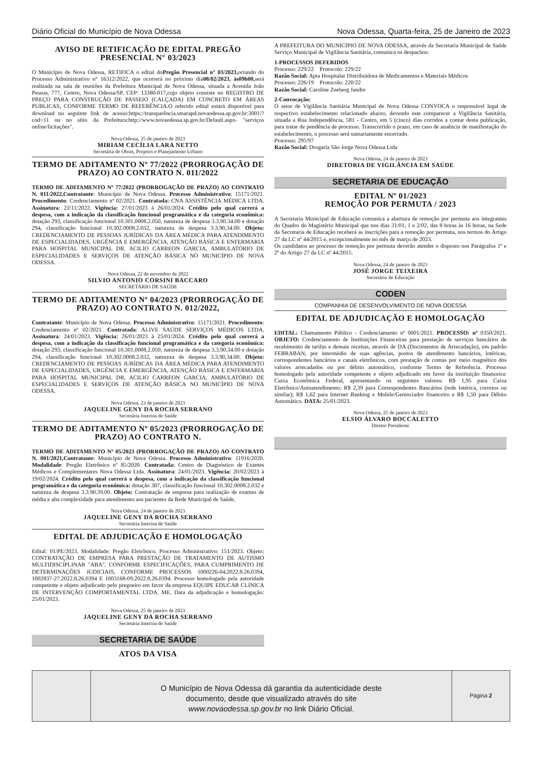Diário Oficial do Município de Nova Odessa Nova Odessa, Quarta-feira, 25 de Janeiro de 2023
AVISO DE RETIFICAÇÃO DE EDITAL PREGÃO PRESENCIAL N° 03/2023
O Município de Nova Odessa, RETIFICA o edital doPregão Presencial n° 03/2023, oriundo do Processo Administrativo n° 16312/2022, que ocorrerá no próximo dia08/02/2023, às09h00, será realizada na sala de reuniões da Prefeitura Municipal de Nova Odessa, situada a Avenida João Pessoa, 777, Centro, Nova Odessa/SP, CEP: 13380-017,cujo objeto consiste no REGISTRO DE PREÇO PARA CONSTRUÇÃO DE PASSEIO (CALÇADA) EM CONCRETO EM ÁREAS PUBLICAS, CONFORME TERMO DE REFERÊNCIA.O referido edital estará disponível para download no seguinte link de acesso:https://transparência.smarapd.novaodessa.sp.gov.br:3001/?cod=11 ou no sítio da Prefeitura:http://www.novaodessa.sp.gov.br/Default.aspx- "serviços online/licitações".
Nova Odessa, 25 de janeiro de 2023
MIRIAM CECÍLIA LARA NETTO
Secretária de Obras, Projetos e Planejamento Urbano
TERMO DE ADITAMENTO Nº 77/2022 (PRORROGAÇÃO DE PRAZO) AO CONTRATO N. 011/2022
TERMO DE ADITAMENTO Nº 77/2022 (PRORROGAÇÃO DE PRAZO) AO CONTRATO N. 011/2022,Contratante: Município de Nova Odessa. Processo Administrativo: 15171/2021. Procedimento: Credenciamento nº 02/2021. Contratada: CNA ASSISTÊNCIA MÉDICA LTDA. Assinatura: 22/11/2022. Vigência: 27/01/2023 à 26/01/2024. Crédito pelo qual correrá a despesa, com a indicação da classificação funcional programática e da categoria econômica: dotação 293, classificação funcional 10.301.0008.2.050, natureza de despesa 3.3.90.34.00 e dotação 294, classificação funcional 10.302.0008.2.032, natureza de despesa 3.3.90,34.00. Objeto: CREDENCIAMENTO DE PESSOAS JURÍDICAS DA ÁREA MÉDICA PARA ATENDIMENTO DE ESPECIALIDADES, URGÊNCIA E EMERGÊNCIA, ATENÇÃO BÁSICA E ENFERMARIA PARA HOSPITAL MUNICIPAL DR. ACILIO CARREON GARCIA, AMBULATÓRIO DE ESPECIALIDADES E SERVIÇOS DE ATENÇÃO BÁSICA NO MUNICÍPIO DE NOVA ODESSA.
Nova Odessa, 22 de novembro de 2022
SILVIO ANTONIO CORSINI BACCARO
SECRETÁRIO DE SAÚDE
TERMO DE ADITAMENTO Nº 04/2023 (PRORROGAÇÃO DE PRAZO) AO CONTRATO N. 012/2022,
Contratante: Município de Nova Odessa. Processo Administrativo: 15171/2021. Procedimento: Credenciamento nº 02/2021. Contratada: ALIVE SAÚDE SERVIÇOS MÉDICOS LTDA. Assinatura: 24/01/2023. Vigência: 26/01/2023 à 25/01/2024. Crédito pelo qual correrá a despesa, com a indicação da classificação funcional programática e da categoria econômica: dotação 293, classificação funcional 10.301.0008.2.050, natureza de despesa 3.3.90.34.00 e dotação 294, classificação funcional 10.302.0008.2.032, natureza de despesa 3.3.90,34.00. Objeto: CREDENCIAMENTO DE PESSOAS JURÍDICAS DA ÁREA MÉDICA PARA ATENDIMENTO DE ESPECIALIDADES, URGÊNCIA E EMERGÊNCIA, ATENÇÃO BÁSICA E ENFERMARIA PARA HOSPITAL MUNICIPAL DR. ACILIO CARREON GARCIA, AMBULATÓRIO DE ESPECIALIDADES E SERVIÇOS DE ATENÇÃO BÁSICA NO MUNICÍPIO DE NOVA ODESSA.
Nova Odessa, 23 de janeiro de 2023
JAQUELINE GENY DA ROCHA SERRANO
Secretária Interina de Saúde
TERMO DE ADITAMENTO Nº 05/2023 (PRORROGAÇÃO DE PRAZO) AO CONTRATO N.
TERMO DE ADITAMENTO Nº 05/2023 (PRORROGAÇÃO DE PRAZO) AO CONTRATO N. 001/2021,Contratante: Município de Nova Odessa. Processo Administrativo: 11916/2020. Modalidade: Pregão Eletrônico nº 85/2020. Contratada: Centro de Diagnóstico de Exames Médicos e Complementares Nova Odessa Ltda. Assinatura: 24/01/2023. Vigência: 20/02/2023 à 19/02/2024. Crédito pelo qual correrá a despesa, com a indicação da classificação funcional programática e da categoria econômica: dotação 307, classificação funcional 10.302.0008.2.032 e natureza de despesa 3.3.90.39.00. Objeto: Contratação de empresa para realização de exames de média e alta complexidade para atendimento aos pacientes da Rede Municipal de Saúde.
Nova Odessa, 24 de janeiro de 2023
JAQUELINE GENY DA ROCHA SERRANO
Secretária Interina de Saúde
EDITAL DE ADJUDICAÇÃO E HOMOLOGAÇÃO
Edital: 01/PE/2023. Modalidade: Pregão Eletrônico. Processo Administrativo: 151/2023. Objeto: CONTRATAÇÃO DE EMPRESA PARA PRESTAÇÃO DE TRATAMENTO DE AUTISMO MULTIDISCIPLINAR "ABA", CONFORME ESPECIFICAÇÕES, PARA CUMPRIMENTO DE DETERMINAÇÕES JUDICIAIS, CONFORME PROCESSOS 1000226-04.2022.8.26.0394, 1002837-27.2022.8.26.0394 E 1003168-09.2022.8.26.0394. Processo homologado pela autoridade competente e objeto adjudicado pelo pregoeiro em favor da empresa EQUIPE EDUCAR CLÍNICA DE INTERVENÇÃO COMPORTAMENTAL LTDA. ME. Data da adjudicação e homologação: 25/01/2023.
Nova Odessa, 25 de janeiro de 2023
JAQUELINE GENY DA ROCHA SERRANO
Secretária Interina de Saúde
SECRETARIA DE SAÚDE
ATOS DA VISA
A PREFEITURA DO MUNICÍPIO DE NOVA ODESSA, através da Secretaria Municipal de Saúde Serviço Municipal de Vigilância Sanitária, comunica os despachos:
1-PROCESSOS DEFERIDOS
Processo: 229/22 Protocolo: 229/22
Razão Social: Apta Hospitalar Distribuidora de Medicamentos e Materiais Médicos
Processo: 226/19 Protocolo: 220/22
Razão Social: Caroline Zeeberg Jandre
2-Convocação:
O setor de Vigilância Sanitária Municipal de Nova Odessa CONVOCA o responsável legal de respectivo estabelecimento relacionado abaixo, devendo este comparecer a Vigilância Sanitária, situada a Rua Independência, 581 - Centro, em 5 (cinco) dias corridos a contar desta publicação, para tratar de pendência de processo. Transcorrido o prazo, em caso de ausência de manifestação do estabelecimento, o processo será sumariamente encerrado.
Processo: 295/97
Razão Social: Drogaria São Jorge Nova Odessa Ltda
Nova Odessa, 24 de janeiro de 2023
DIRETORIA DE VIGILÂNCIA EM SAÚDE
SECRETARIA DE EDUCAÇÃO
EDITAL Nº 01/2023
REMOÇÃO POR PERMUTA / 2023
A Secretaria Municipal de Educação comunica a abertura de remoção por permuta aos integrantes do Quadro do Magistério Municipal que nos dias 31/01, 1 e 2/02, das 8 horas às 16 horas, na Sede da Secretaria de Educação receberá as inscrições para a remoção por permuta, nos termos do Artigo 27 da LC nº 44/2015 e, excepcionalmente no mês de março de 2023.
Os candidatos ao processo de remoção por permuta deverão atender o disposto nos Parágrafos 1º e 2º do Artigo 27 da LC nº 44/2015.
Nova Odessa, 24 de janeiro de 2023
JOSÉ JORGE TEIXEIRA
Secretário de Educação
CODEN
COMPANHIA DE DESENVOLVIMENTO DE NOVA ODESSA
EDITAL DE ADJUDICAÇÃO E HOMOLOGAÇÃO
EDITAL: Chamamento Público - Credenciamento nº 0001/2021. PROCESSO: nº 0350/2021. OBJETO: Credenciamento de Instituições Financeiras para prestação de serviços bancários de recebimento de tarifas e demais receitas, através de DA (Documentos de Arrecadação), em padrão FEBRABAN, por intermédio de suas agências, postos de atendimento bancários, lotéricas, correspondentes bancários e canais eletrônicos, com prestação de contas por meio magnético dos valores arrecadados ou por débito automático, conforme Termo de Referência. Processo homologado pela autoridade competente e objeto adjudicado em favor da instituição financeira: Caixa Econômica Federal, apresentando os seguintes valores: R$ 1,95 para Caixa Eletrônico/Autoatendimento; R$ 2,39 para Correspondentes Bancários (rede lotérica, correios ou similar); R$ 1,62 para Internet Banking e Mobile/Gerenciador financeiro e R$ 1,50 para Débito Automático. DATA: 25/01/2023.
Nova Odessa, 25 de janeiro de 2023
ELSIO ÁLVARO BOCCALETTO
Diretor Presidente
O Município de Nova Odessa dá garantia da autenticidade deste
documento, desde que visualizado através do site
www.novaodessa.sp.gov.br no link Diário Oficial.
Página 2